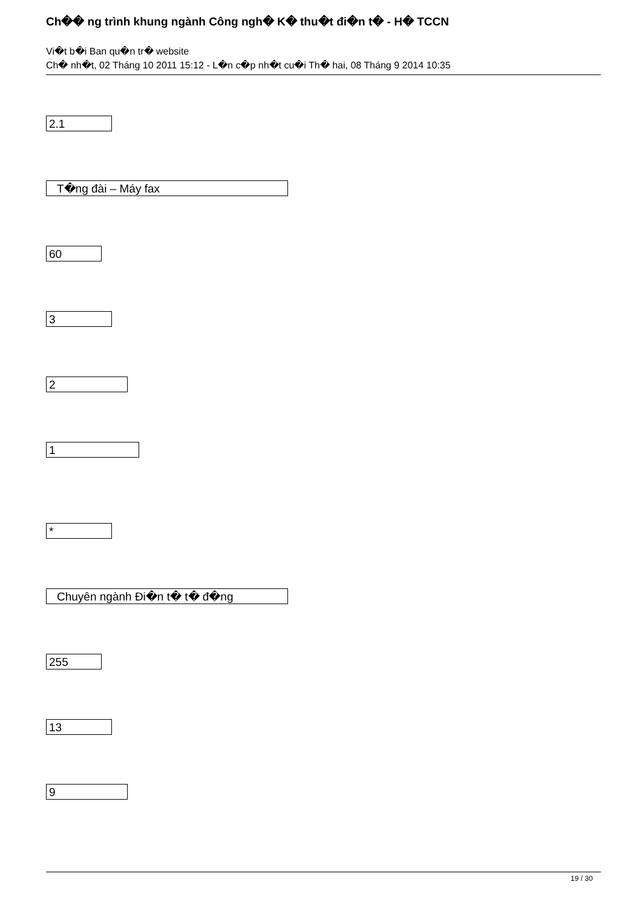Ch�� ng trình khung ngành Công ngh� K� thu�t đi�n t� - H� TCCN
Vi�t b�i Ban qu�n tr� website
Ch� nh�t, 02 Tháng 10 2011 15:12 - L�n c�p nh�t cu�i Th� hai, 08 Tháng 9 2014 10:35
2.1
T�ng đài – Máy fax
60
3
2
1
*
Chuyên ngành Đi�n t� t� đ�ng
255
13
9
19 / 30